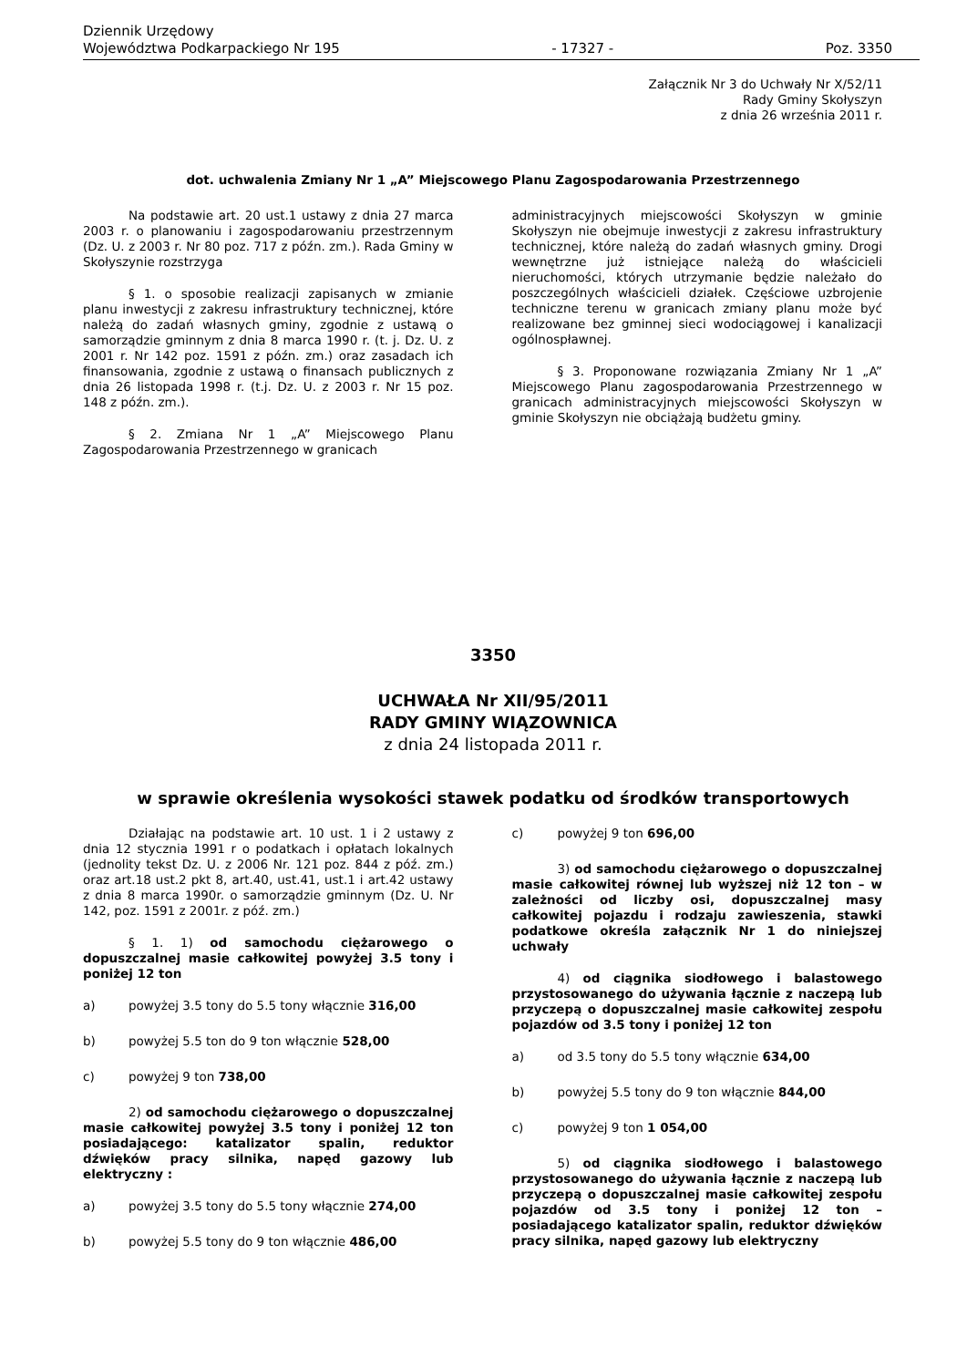Dziennik Urzędowy
Województwa Podkarpackiego Nr 195
- 17327 -
Poz. 3350
Załącznik Nr 3 do Uchwały Nr X/52/11
Rady Gminy Skołyszyn
z dnia 26 września 2011 r.
dot. uchwalenia Zmiany Nr 1 „A” Miejscowego Planu Zagospodarowania Przestrzennego
Na podstawie art. 20 ust.1 ustawy z dnia 27 marca 2003 r. o planowaniu i zagospodarowaniu przestrzennym (Dz. U. z 2003 r. Nr 80 poz. 717 z późn. zm.). Rada Gminy w Skołyszynie rozstrzyga
§ 1. o sposobie realizacji zapisanych w zmianie planu inwestycji z zakresu infrastruktury technicznej, które należą do zadań własnych gminy, zgodnie z ustawą o samorządzie gminnym z dnia 8 marca 1990 r. (t. j. Dz. U. z 2001 r. Nr 142 poz. 1591 z późn. zm.) oraz zasadach ich finansowania, zgodnie z ustawą o finansach publicznych z dnia 26 listopada 1998 r. (t.j. Dz. U. z 2003 r. Nr 15 poz. 148 z późn. zm.).
§ 2. Zmiana Nr 1 „A” Miejscowego Planu Zagospodarowania Przestrzennego w granicach
administracyjnych miejscowości Skołyszyn w gminie Skołyszyn nie obejmuje inwestycji z zakresu infrastruktury technicznej, które należą do zadań własnych gminy. Drogi wewnętrzne już istniejące należą do właścicieli nieruchomości, których utrzymanie będzie należało do poszczególnych właścicieli działek. Częściowe uzbrojenie techniczne terenu w granicach zmiany planu może być realizowane bez gminnej sieci wodociągowej i kanalizacji ogólnospławnej.
§ 3. Proponowane rozwiązania Zmiany Nr 1 „A” Miejscowego Planu zagospodarowania Przestrzennego w granicach administracyjnych miejscowości Skołyszyn w gminie Skołyszyn nie obciążają budżetu gminy.
3350
UCHWAŁA Nr XII/95/2011
RADY GMINY WIĄZOWNICA
z dnia 24 listopada 2011 r.
w sprawie określenia wysokości stawek podatku od środków transportowych
Działając na podstawie art. 10 ust. 1 i 2 ustawy z dnia 12 stycznia 1991 r o podatkach i opłatach lokalnych (jednolity tekst Dz. U. z 2006 Nr. 121 poz. 844 z póź. zm.) oraz art.18 ust.2 pkt 8, art.40, ust.41, ust.1 i art.42 ustawy z dnia 8 marca 1990r. o samorządzie gminnym (Dz. U. Nr 142, poz. 1591 z 2001r. z póź. zm.)
§ 1. 1) od samochodu ciężarowego o dopuszczalnej masie całkowitej powyżej 3.5 tony i poniżej 12 ton
a) powyżej 3.5 tony do 5.5 tony włącznie 316,00
b) powyżej 5.5 ton do 9 ton włącznie 528,00
c) powyżej 9 ton 738,00
2) od samochodu ciężarowego o dopuszczalnej masie całkowitej powyżej 3.5 tony i poniżej 12 ton posiadającego: katalizator spalin, reduktor dźwięków pracy silnika, napęd gazowy lub elektryczny :
a) powyżej 3.5 tony do 5.5 tony włącznie 274,00
b) powyżej 5.5 tony do 9 ton włącznie 486,00
c) powyżej 9 ton 696,00
3) od samochodu ciężarowego o dopuszczalnej masie całkowitej równej lub wyższej niż 12 ton – w zależności od liczby osi, dopuszczalnej masy całkowitej pojazdu i rodzaju zawieszenia, stawki podatkowe określa załącznik Nr 1 do niniejszej uchwały
4) od ciągnika siodłowego i balastowego przystosowanego do używania łącznie z naczepą lub przyczepą o dopuszczalnej masie całkowitej zespołu pojazdów od 3.5 tony i poniżej 12 ton
a) od 3.5 tony do 5.5 tony włącznie 634,00
b) powyżej 5.5 tony do 9 ton włącznie 844,00
c) powyżej 9 ton 1 054,00
5) od ciągnika siodłowego i balastowego przystosowanego do używania łącznie z naczepą lub przyczepą o dopuszczalnej masie całkowitej zespołu pojazdów od 3.5 tony i poniżej 12 ton – posiadającego katalizator spalin, reduktor dźwięków pracy silnika, napęd gazowy lub elektryczny